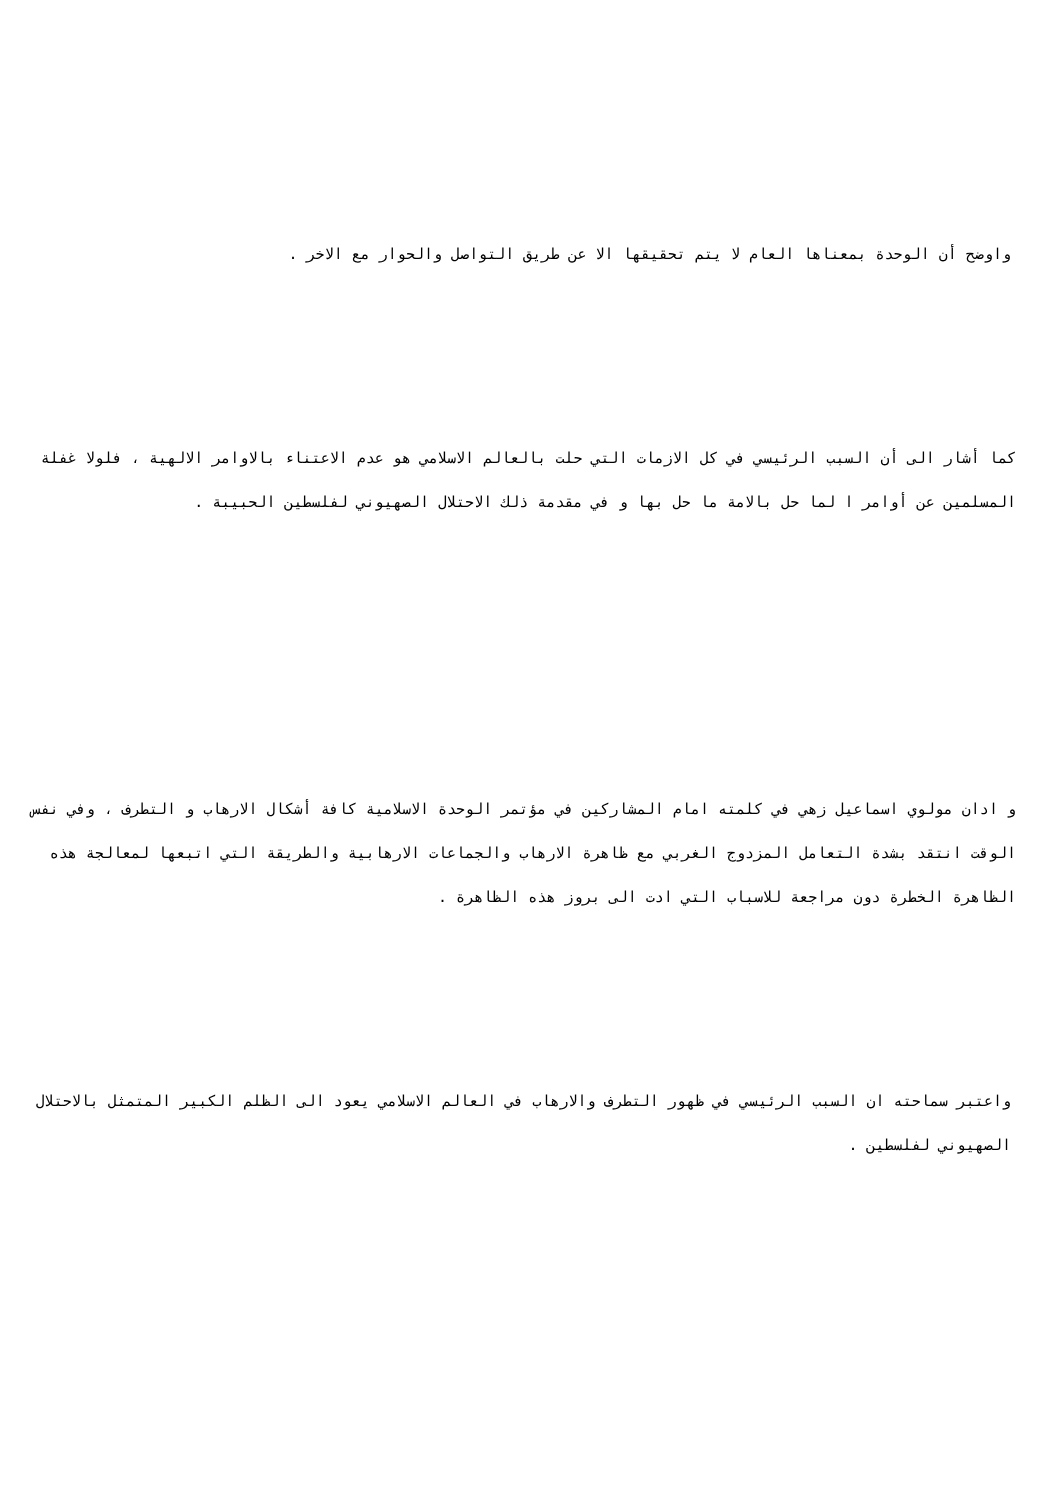واوضح أن الوحدة بمعناها العام لا يتم تحقيقها الا عن طريق التواصل والحوار مع الاخر .
كما أشار الى أن السبب الرئيسي في كل الازمات التي حلت بالعالم الاسلامي هو عدم الاعتناء بالاوامر الالهية ، فلولا غفلة المسلمين عن أوامر ا لما حل بالامة ما حل بها و في مقدمة ذلك الاحتلال الصهيوني لفلسطين الحبيبة .
و ادان مولوي اسماعيل زهي في كلمته امام المشاركين في مؤتمر الوحدة الاسلامية كافة أشكال الارهاب و التطرف ، وفي نفس الوقت انتقد بشدة التعامل المزدوج الغربي مع ظاهرة الارهاب والجماعات الارهابية والطريقة التي اتبعها لمعالجة هذه الظاهرة الخطرة دون مراجعة للاسباب التي ادت الى بروز هذه الظاهرة .
واعتبر سماحته ان السبب الرئيسي في ظهور التطرف والارهاب في العالم الاسلامي يعود الى الظلم الكبير المتمثل بالاحتلال الصهيوني لفلسطين .